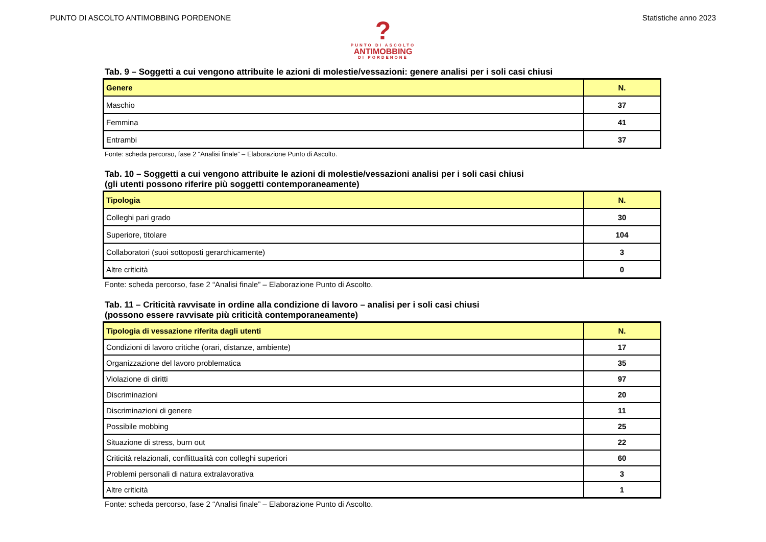PUNTO DI ASCOLTO ANTIMOBBING PORDENONE Statistiche anno 2023
?
PUNTO DI ASCOLTO
ANTIMOBBING
DI PORDENONE
Tab. 9 – Soggetti a cui vengono attribuite le azioni di molestie/vessazioni: genere analisi per i soli casi chiusi
| Genere | N. |
| --- | --- |
| Maschio | 37 |
| Femmina | 41 |
| Entrambi | 37 |
Fonte: scheda percorso, fase 2 “Analisi finale” – Elaborazione Punto di Ascolto.
Tab. 10 – Soggetti a cui vengono attribuite le azioni di molestie/vessazioni analisi per i soli casi chiusi
(gli utenti possono riferire più soggetti contemporaneamente)
| Tipologia | N. |
| --- | --- |
| Colleghi pari grado | 30 |
| Superiore, titolare | 104 |
| Collaboratori (suoi sottoposti gerarchicamente) | 3 |
| Altre criticità | 0 |
Fonte: scheda percorso, fase 2 “Analisi finale” – Elaborazione Punto di Ascolto.
Tab. 11 – Criticità ravvisate in ordine alla condizione di lavoro – analisi per i soli casi chiusi
(possono essere ravvisate più criticità contemporaneamente)
| Tipologia di vessazione riferita dagli utenti | N. |
| --- | --- |
| Condizioni di lavoro critiche (orari, distanze, ambiente) | 17 |
| Organizzazione del lavoro problematica | 35 |
| Violazione di diritti | 97 |
| Discriminazioni | 20 |
| Discriminazioni di genere | 11 |
| Possibile mobbing | 25 |
| Situazione di stress, burn out | 22 |
| Criticità relazionali, conflittualità con colleghi superiori | 60 |
| Problemi personali di natura extralavorativa | 3 |
| Altre criticità | 1 |
Fonte: scheda percorso, fase 2 “Analisi finale” – Elaborazione Punto di Ascolto.